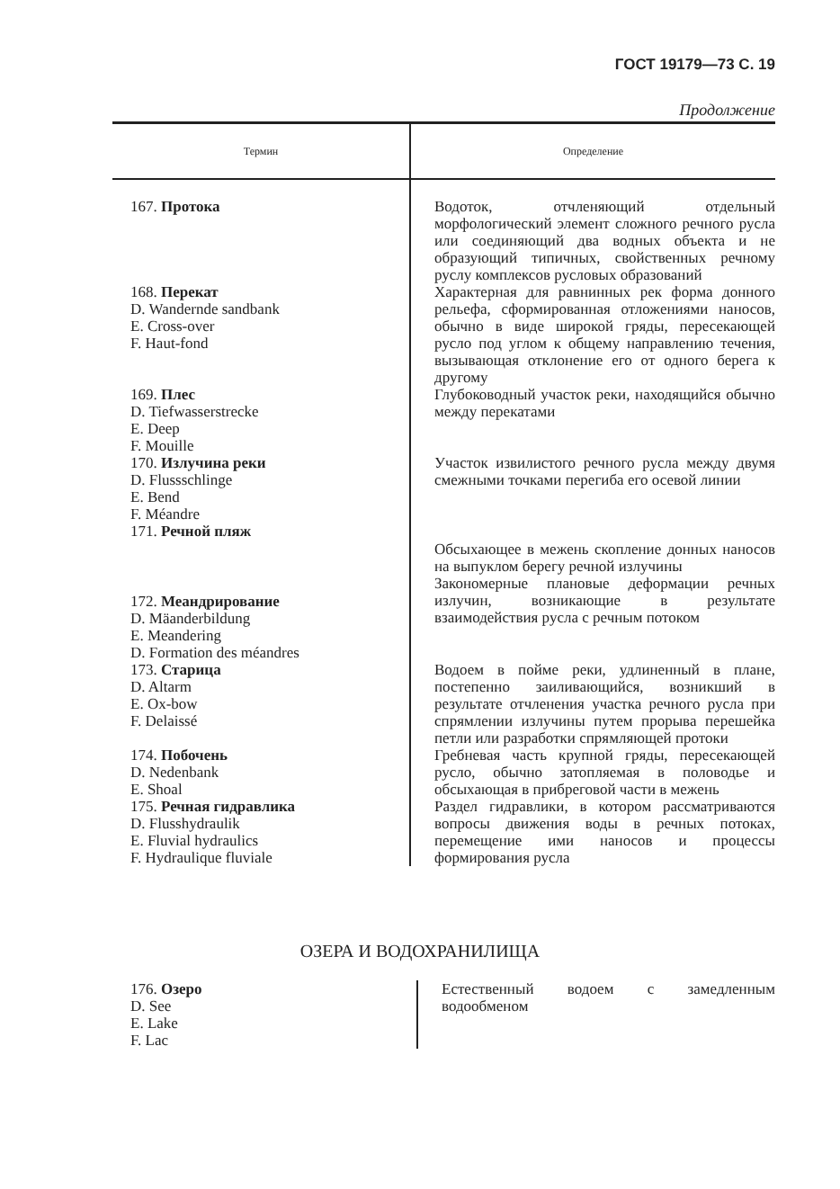ГОСТ 19179—73 С. 19
Продолжение
| Термин | Определение |
| --- | --- |
| 167. Протока | Водоток, отчленяющий отдельный морфологический элемент сложного речного русла или соединяющий два водных объекта и не образующий типичных, свойственных речному руслу комплексов русловых образований |
| 168. Перекат D. Wandernde sandbank E. Cross-over F. Haut-fond | Характерная для равнинных рек форма донного рельефа, сформированная отложениями наносов, обычно в виде широкой гряды, пересекающей русло под углом к общему направлению течения, вызывающая отклонение его от одного берега к другому |
| 169. Плес D. Tiefwasserstrecke E. Deep F. Mouille | Глубоководный участок реки, находящийся обычно между перекатами |
| 170. Излучина реки D. Flussschlinge E. Bend F. Méandre | Участок извилистого речного русла между двумя смежными точками перегиба его осевой линии |
| 171. Речной пляж | Обсыхающее в межень скопление донных наносов на выпуклом берегу речной излучины |
| 172. Меандрирование D. Mäanderbildung E. Meandering D. Formation des méandres | Закономерные плановые деформации речных излучин, возникающие в результате взаимодействия русла с речным потоком |
| 173. Старица D. Altarm E. Ox-bow F. Delaissé | Водоем в пойме реки, удлиненный в плане, постепенно заиливающийся, возникший в результате отчленения участка речного русла при спрямлении излучины путем прорыва перешейка петли или разработки спрямляющей протоки |
| 174. Побочень D. Nedenbank E. Shoal | Гребневая часть крупной гряды, пересекающей русло, обычно затопляемая в половодье и обсыхающая в прибреговой части в межень |
| 175. Речная гидравлика D. Flusshydraulik E. Fluvial hydraulics F. Hydraulique fluviale | Раздел гидравлики, в котором рассматриваются вопросы движения воды в речных потоках, перемещение ими наносов и процессы формирования русла |
ОЗЕРА И ВОДОХРАНИЛИЩА
| 176. Озеро D. See E. Lake F. Lac | Естественный водоем с замедленным водообменом |